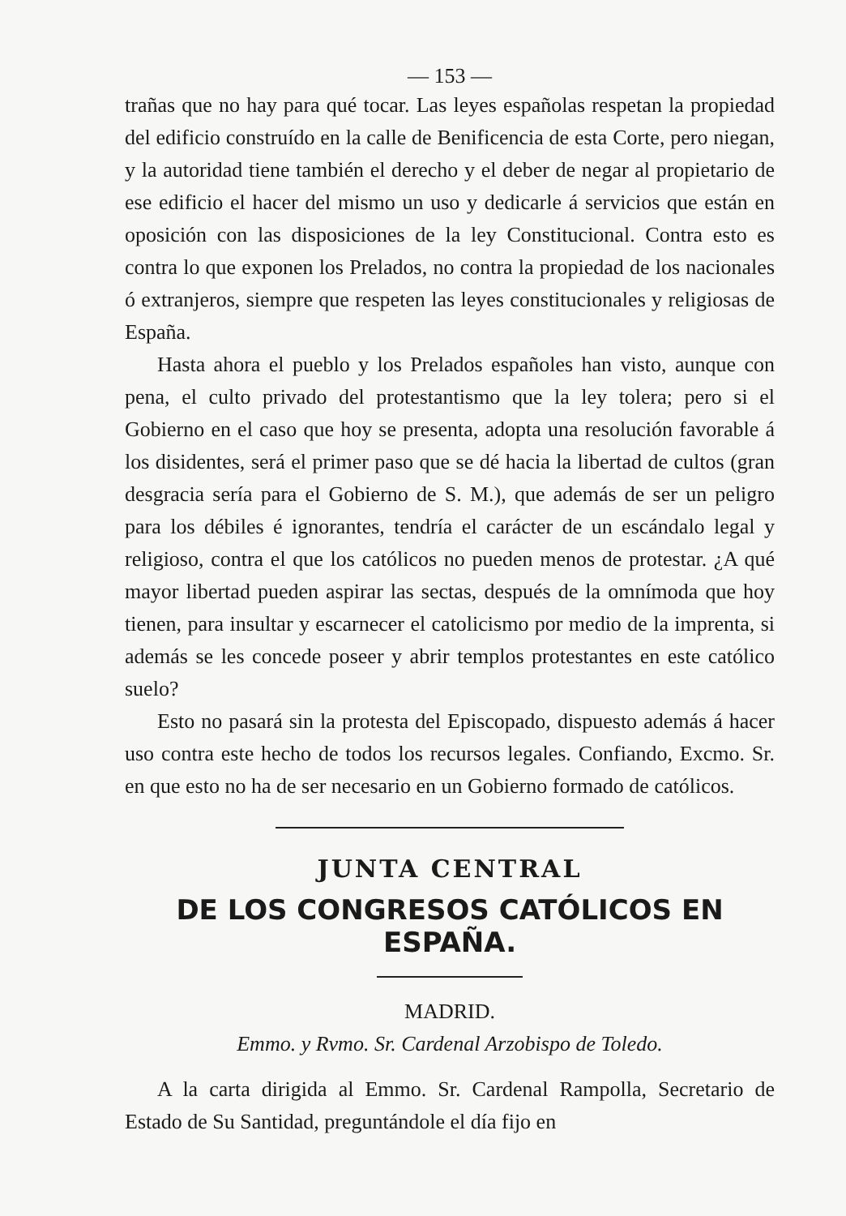— 153 —
trañas que no hay para qué tocar. Las leyes españolas respetan la propiedad del edificio construído en la calle de Benificencia de esta Corte, pero niegan, y la autoridad tiene también el derecho y el deber de negar al propietario de ese edificio el hacer del mismo un uso y dedicarle á servicios que están en oposición con las disposiciones de la ley Constitucional. Contra esto es contra lo que exponen los Prelados, no contra la propiedad de los nacionales ó extranjeros, siempre que respeten las leyes constitucionales y religiosas de España.
Hasta ahora el pueblo y los Prelados españoles han visto, aunque con pena, el culto privado del protestantismo que la ley tolera; pero si el Gobierno en el caso que hoy se presenta, adopta una resolución favorable á los disidentes, será el primer paso que se dé hacia la libertad de cultos (gran desgracia sería para el Gobierno de S. M.), que además de ser un peligro para los débiles é ignorantes, tendría el carácter de un escándalo legal y religioso, contra el que los católicos no pueden menos de protestar. ¿A qué mayor libertad pueden aspirar las sectas, después de la omnímoda que hoy tienen, para insultar y escarnecer el catolicismo por medio de la imprenta, si además se les concede poseer y abrir templos protestantes en este católico suelo?
Esto no pasará sin la protesta del Episcopado, dispuesto además á hacer uso contra este hecho de todos los recursos legales. Confiando, Excmo. Sr. en que esto no ha de ser necesario en un Gobierno formado de católicos.
JUNTA CENTRAL
DE LOS CONGRESOS CATÓLICOS EN ESPAÑA.
MADRID.
Emmo. y Rvmo. Sr. Cardenal Arzobispo de Toledo.
A la carta dirigida al Emmo. Sr. Cardenal Rampolla, Secretario de Estado de Su Santidad, preguntándole el día fijo en